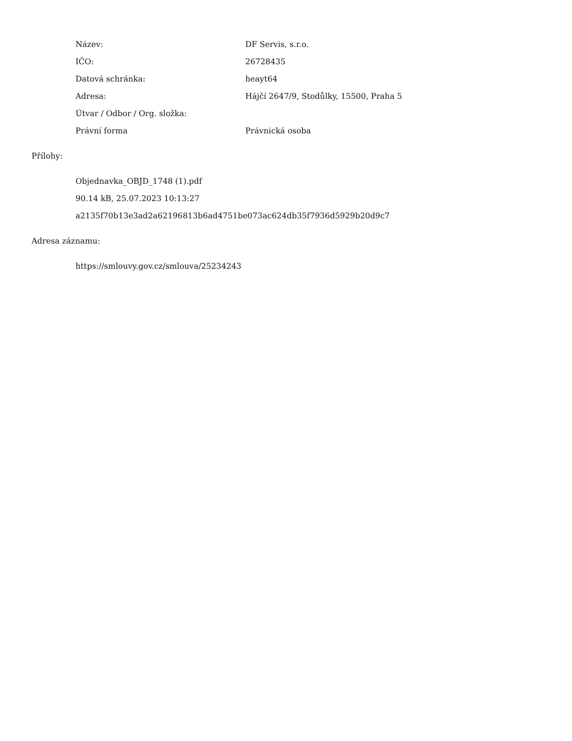| Název: | DF Servis, s.r.o. |
| IČO: | 26728435 |
| Datová schránka: | heayt64 |
| Adresa: | Hájčí 2647/9, Stodůlky, 15500, Praha 5 |
| Útvar / Odbor / Org. složka: | |
| Právní forma | Právnická osoba |
Přílohy:
Objednavka_OBJD_1748 (1).pdf
90.14 kB, 25.07.2023 10:13:27
a2135f70b13e3ad2a62196813b6ad4751be073ac624db35f7936d5929b20d9c7
Adresa záznamu:
https://smlouvy.gov.cz/smlouva/25234243